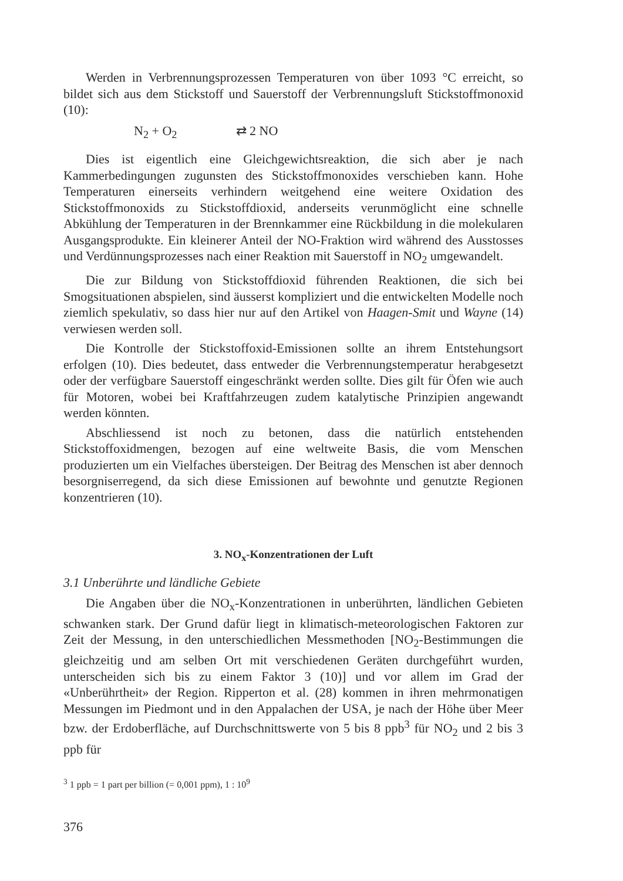Werden in Verbrennungsprozessen Temperaturen von über 1093 °C erreicht, so bildet sich aus dem Stickstoff und Sauerstoff der Verbrennungsluft Stickstoffmonoxid (10):
N<sub>2</sub> + O<sub>2</sub> ⇄ 2 NO
Dies ist eigentlich eine Gleichgewichtsreaktion, die sich aber je nach Kammerbedingungen zugunsten des Stickstoffmonoxides verschieben kann. Hohe Temperaturen einerseits verhindern weitgehend eine weitere Oxidation des Stickstoffmonoxids zu Stickstoffdioxid, anderseits verunmöglicht eine schnelle Abkühlung der Temperaturen in der Brennkammer eine Rückbildung in die molekularen Ausgangsprodukte. Ein kleinerer Anteil der NO-Fraktion wird während des Ausstosses und Verdünnungsprozesses nach einer Reaktion mit Sauerstoff in NO<sub>2</sub> umgewandelt.
Die zur Bildung von Stickstoffdioxid führenden Reaktionen, die sich bei Smogsituationen abspielen, sind äusserst kompliziert und die entwickelten Modelle noch ziemlich spekulativ, so dass hier nur auf den Artikel von Haagen-Smit und Wayne (14) verwiesen werden soll.
Die Kontrolle der Stickstoffoxid-Emissionen sollte an ihrem Entstehungsort erfolgen (10). Dies bedeutet, dass entweder die Verbrennungstemperatur herabgesetzt oder der verfügbare Sauerstoff eingeschränkt werden sollte. Dies gilt für Öfen wie auch für Motoren, wobei bei Kraftfahrzeugen zudem katalytische Prinzipien angewandt werden könnten.
Abschliessend ist noch zu betonen, dass die natürlich entstehenden Stickstoffoxidmengen, bezogen auf eine weltweite Basis, die vom Menschen produzierten um ein Vielfaches übersteigen. Der Beitrag des Menschen ist aber dennoch besorgniserregend, da sich diese Emissionen auf bewohnte und genutzte Regionen konzentrieren (10).
3. NO<sub>x</sub>-Konzentrationen der Luft
3.1 Unberührte und ländliche Gebiete
Die Angaben über die NO<sub>x</sub>-Konzentrationen in unberührten, ländlichen Gebieten schwanken stark. Der Grund dafür liegt in klimatisch-meteorologischen Faktoren zur Zeit der Messung, in den unterschiedlichen Messmethoden [NO<sub>2</sub>-Bestimmungen die gleichzeitig und am selben Ort mit verschiedenen Geräten durchgeführt wurden, unterscheiden sich bis zu einem Faktor 3 (10)] und vor allem im Grad der «Unberührtheit» der Region. Ripperton et al. (28) kommen in ihren mehrmonatigen Messungen im Piedmont und in den Appalachen der USA, je nach der Höhe über Meer bzw. der Erdoberfläche, auf Durchschnittswerte von 5 bis 8 ppb<sup>3</sup> für NO<sub>2</sub> und 2 bis 3 ppb für
<sup>3</sup> 1 ppb = 1 part per billion (= 0,001 ppm), 1 : 10<sup>9</sup>
376